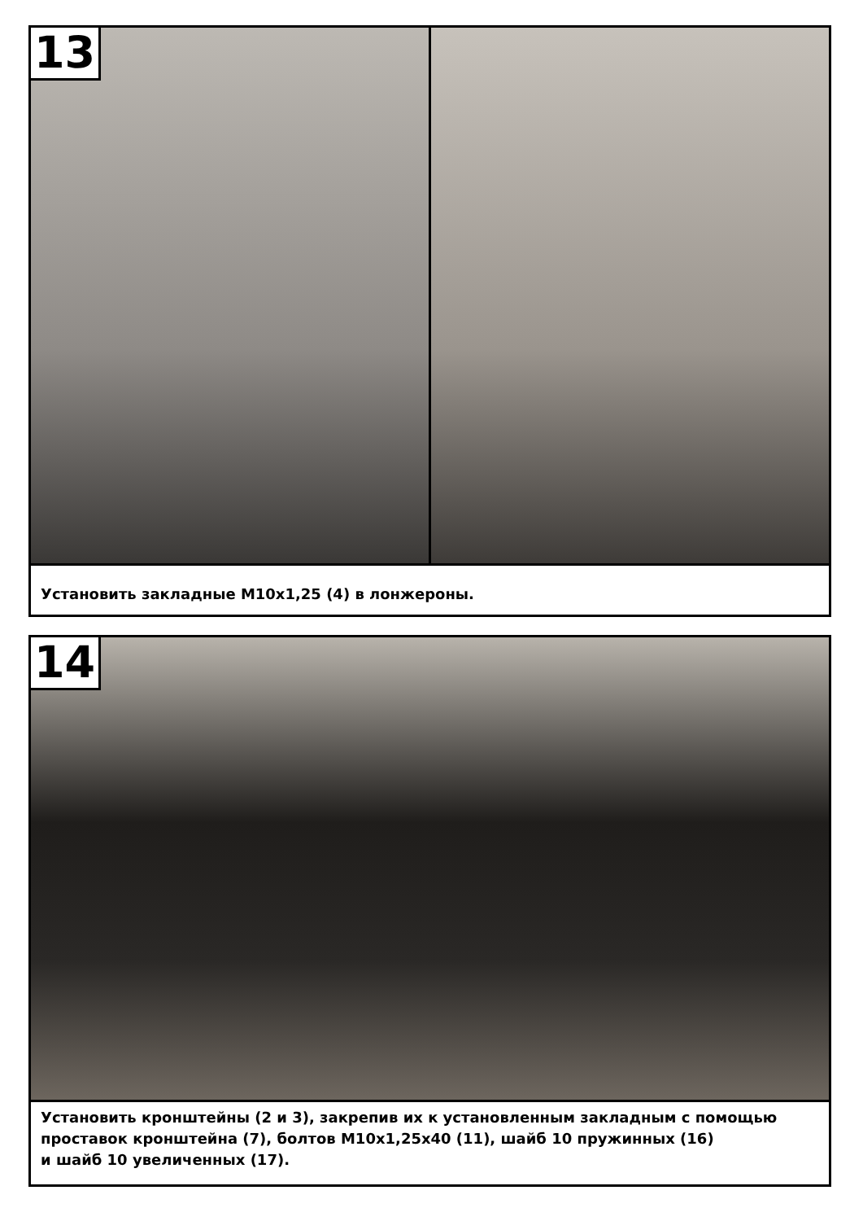13
Установить закладные М10х1,25 (4) в лонжероны.
14
Установить кронштейны (2 и 3), закрепив их к установленным закладным с помощью проставок кронштейна (7), болтов М10х1,25х40 (11), шайб 10 пружинных (16)
и шайб 10 увеличенных (17).